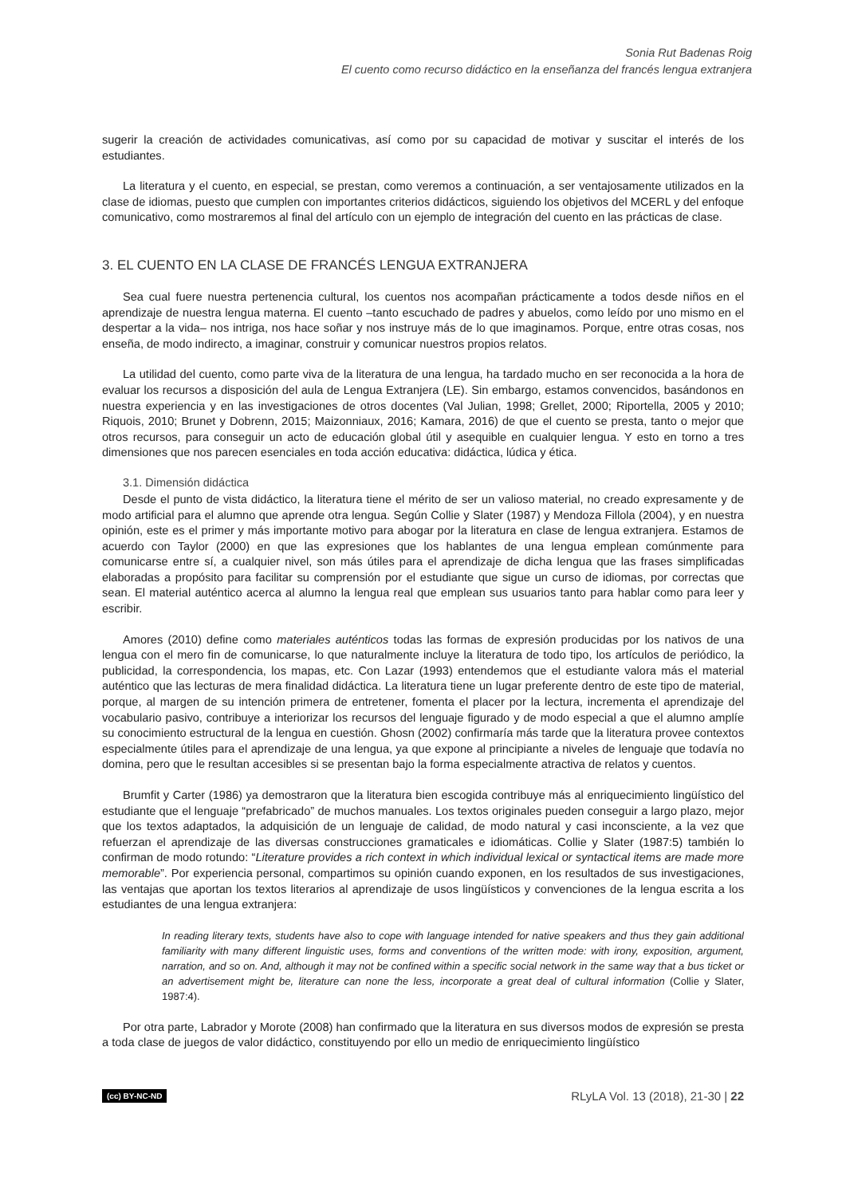Sonia Rut Badenas Roig
El cuento como recurso didáctico en la enseñanza del francés lengua extranjera
sugerir la creación de actividades comunicativas, así como por su capacidad de motivar y suscitar el interés de los estudiantes.
La literatura y el cuento, en especial, se prestan, como veremos a continuación, a ser ventajosamente utilizados en la clase de idiomas, puesto que cumplen con importantes criterios didácticos, siguiendo los objetivos del MCERL y del enfoque comunicativo, como mostraremos al final del artículo con un ejemplo de integración del cuento en las prácticas de clase.
3. EL CUENTO EN LA CLASE DE FRANCÉS LENGUA EXTRANJERA
Sea cual fuere nuestra pertenencia cultural, los cuentos nos acompañan prácticamente a todos desde niños en el aprendizaje de nuestra lengua materna. El cuento –tanto escuchado de padres y abuelos, como leído por uno mismo en el despertar a la vida– nos intriga, nos hace soñar y nos instruye más de lo que imaginamos. Porque, entre otras cosas, nos enseña, de modo indirecto, a imaginar, construir y comunicar nuestros propios relatos.
La utilidad del cuento, como parte viva de la literatura de una lengua, ha tardado mucho en ser reconocida a la hora de evaluar los recursos a disposición del aula de Lengua Extranjera (LE). Sin embargo, estamos convencidos, basándonos en nuestra experiencia y en las investigaciones de otros docentes (Val Julian, 1998; Grellet, 2000; Riportella, 2005 y 2010; Riquois, 2010; Brunet y Dobrenn, 2015; Maizonniaux, 2016; Kamara, 2016) de que el cuento se presta, tanto o mejor que otros recursos, para conseguir un acto de educación global útil y asequible en cualquier lengua. Y esto en torno a tres dimensiones que nos parecen esenciales en toda acción educativa: didáctica, lúdica y ética.
3.1. Dimensión didáctica
Desde el punto de vista didáctico, la literatura tiene el mérito de ser un valioso material, no creado expresamente y de modo artificial para el alumno que aprende otra lengua. Según Collie y Slater (1987) y Mendoza Fillola (2004), y en nuestra opinión, este es el primer y más importante motivo para abogar por la literatura en clase de lengua extranjera. Estamos de acuerdo con Taylor (2000) en que las expresiones que los hablantes de una lengua emplean comúnmente para comunicarse entre sí, a cualquier nivel, son más útiles para el aprendizaje de dicha lengua que las frases simplificadas elaboradas a propósito para facilitar su comprensión por el estudiante que sigue un curso de idiomas, por correctas que sean. El material auténtico acerca al alumno la lengua real que emplean sus usuarios tanto para hablar como para leer y escribir.
Amores (2010) define como materiales auténticos todas las formas de expresión producidas por los nativos de una lengua con el mero fin de comunicarse, lo que naturalmente incluye la literatura de todo tipo, los artículos de periódico, la publicidad, la correspondencia, los mapas, etc. Con Lazar (1993) entendemos que el estudiante valora más el material auténtico que las lecturas de mera finalidad didáctica. La literatura tiene un lugar preferente dentro de este tipo de material, porque, al margen de su intención primera de entretener, fomenta el placer por la lectura, incrementa el aprendizaje del vocabulario pasivo, contribuye a interiorizar los recursos del lenguaje figurado y de modo especial a que el alumno amplíe su conocimiento estructural de la lengua en cuestión. Ghosn (2002) confirmaría más tarde que la literatura provee contextos especialmente útiles para el aprendizaje de una lengua, ya que expone al principiante a niveles de lenguaje que todavía no domina, pero que le resultan accesibles si se presentan bajo la forma especialmente atractiva de relatos y cuentos.
Brumfit y Carter (1986) ya demostraron que la literatura bien escogida contribuye más al enriquecimiento lingüístico del estudiante que el lenguaje “prefabricado” de muchos manuales. Los textos originales pueden conseguir a largo plazo, mejor que los textos adaptados, la adquisición de un lenguaje de calidad, de modo natural y casi inconsciente, a la vez que refuerzan el aprendizaje de las diversas construcciones gramaticales e idiomáticas. Collie y Slater (1987:5) también lo confirman de modo rotundo: “Literature provides a rich context in which individual lexical or syntactical items are made more memorable”. Por experiencia personal, compartimos su opinión cuando exponen, en los resultados de sus investigaciones, las ventajas que aportan los textos literarios al aprendizaje de usos lingüísticos y convenciones de la lengua escrita a los estudiantes de una lengua extranjera:
In reading literary texts, students have also to cope with language intended for native speakers and thus they gain additional familiarity with many different linguistic uses, forms and conventions of the written mode: with irony, exposition, argument, narration, and so on. And, although it may not be confined within a specific social network in the same way that a bus ticket or an advertisement might be, literature can none the less, incorporate a great deal of cultural information (Collie y Slater, 1987:4).
Por otra parte, Labrador y Morote (2008) han confirmado que la literatura en sus diversos modos de expresión se presta a toda clase de juegos de valor didáctico, constituyendo por ello un medio de enriquecimiento lingüístico
(cc) BY-NC-ND RLyLA Vol. 13 (2018), 21-30 | 22